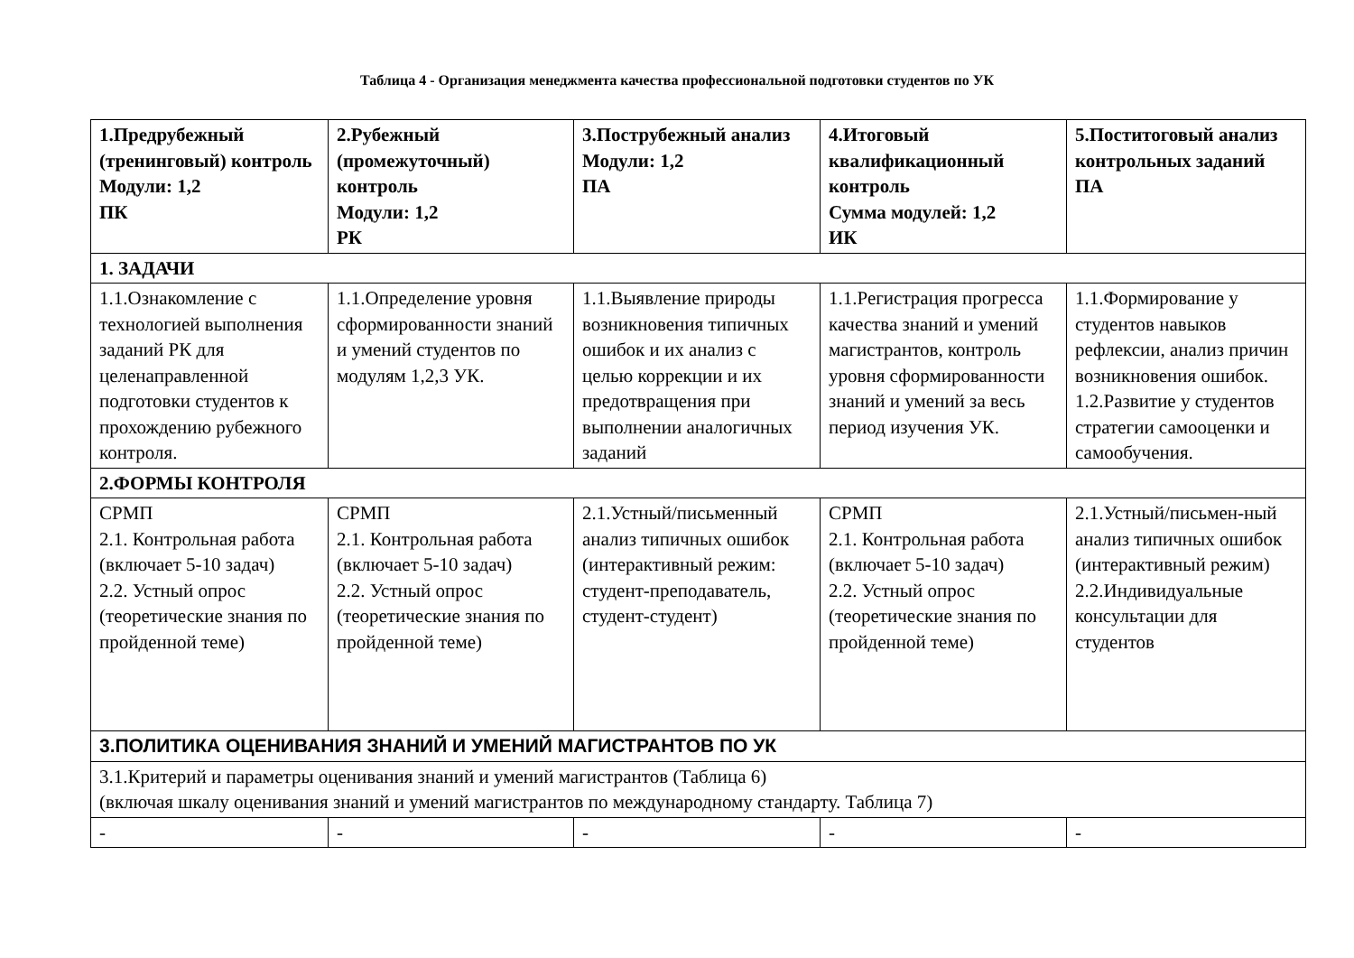Таблица 4 - Организация менеджмента качества профессиональной подготовки студентов по УК
| 1.Предрубежный (тренинговый) контроль Модули: 1,2 ПК | 2.Рубежный (промежуточный) контроль Модули: 1,2 РК | 3.Пострубежный анализ Модули: 1,2 ПА | 4.Итоговый квалификационный контроль Сумма модулей: 1,2 ИК | 5.Поститоговый анализ контрольных заданий ПА |
| --- | --- | --- | --- | --- |
| 1. ЗАДАЧИ | | | | |
| 1.1.Ознакомление с технологией выполнения заданий РК для целенаправленной подготовки студентов к прохождению рубежного контроля. | 1.1.Определение уровня сформированности знаний и умений студентов по модулям 1,2,3 УК. | 1.1.Выявление природы возникновения типичных ошибок и их анализ с целью коррекции и их предотвращения при выполнении аналогичных заданий | 1.1.Регистрация прогресса качества знаний и умений магистрантов, контроль уровня сформированности знаний и умений за весь период изучения УК. | 1.1.Формирование у студентов навыков рефлексии, анализ причин возникновения ошибок. 1.2.Развитие у студентов стратегии самооценки и самообучения. |
| 2.ФОРМЫ КОНТРОЛЯ | | | | |
| СРМП 2.1. Контрольная работа (включает 5-10 задач) 2.2. Устный опрос (теоретические знания по пройденной теме) | СРМП 2.1. Контрольная работа (включает 5-10 задач) 2.2. Устный опрос (теоретические знания по пройденной теме) | 2.1.Устный/письменный анализ типичных ошибок (интерактивный режим: студент-преподаватель, студент-студент) | СРМП 2.1. Контрольная работа (включает 5-10 задач) 2.2. Устный опрос (теоретические знания по пройденной теме) | 2.1.Устный/письмен-ный анализ типичных ошибок (интерактивный режим) 2.2.Индивидуальные консультации для студентов |
| 3.ПОЛИТИКА ОЦЕНИВАНИЯ ЗНАНИЙ И УМЕНИЙ МАГИСТРАНТОВ ПО УК | | | | |
| 3.1.Критерий и параметры оценивания знаний и умений магистрантов (Таблица 6) (включая шкалу оценивания знаний и умений магистрантов по международному стандарту. Таблица 7) | | | | |
| - | - | - | - | - |